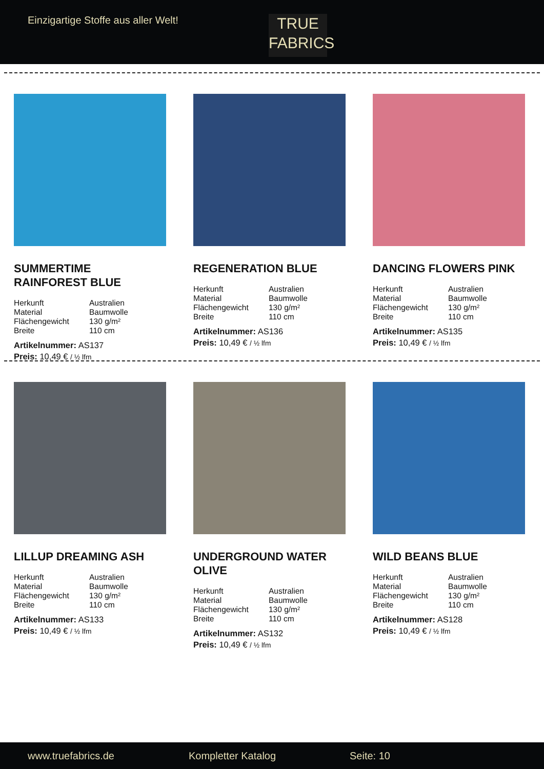Einzigartige Stoffe aus aller Welt!
TRUE
FABRICS
SUMMERTIME
RAINFOREST BLUE
Herkunft Australien Material Baumwolle Flächengewicht 130 g/m² Breite 110 cm
Artikelnummer: AS137
Preis: 10,49 € / ½ lfm
REGENERATION BLUE
Herkunft Australien Material Baumwolle Flächengewicht 130 g/m² Breite 110 cm
Artikelnummer: AS136
Preis: 10,49 € / ½ lfm
DANCING FLOWERS PINK
Herkunft Australien Material Baumwolle Flächengewicht 130 g/m² Breite 110 cm
Artikelnummer: AS135
Preis: 10,49 € / ½ lfm
LILLUP DREAMING ASH
Herkunft Australien Material Baumwolle Flächengewicht 130 g/m² Breite 110 cm
Artikelnummer: AS133
Preis: 10,49 € / ½ lfm
UNDERGROUND WATER
OLIVE
Herkunft Australien Material Baumwolle Flächengewicht 130 g/m² Breite 110 cm
Artikelnummer: AS132
Preis: 10,49 € / ½ lfm
WILD BEANS BLUE
Herkunft Australien Material Baumwolle Flächengewicht 130 g/m² Breite 110 cm
Artikelnummer: AS128
Preis: 10,49 € / ½ lfm
www.truefabrics.de Kompletter Katalog Seite: 10